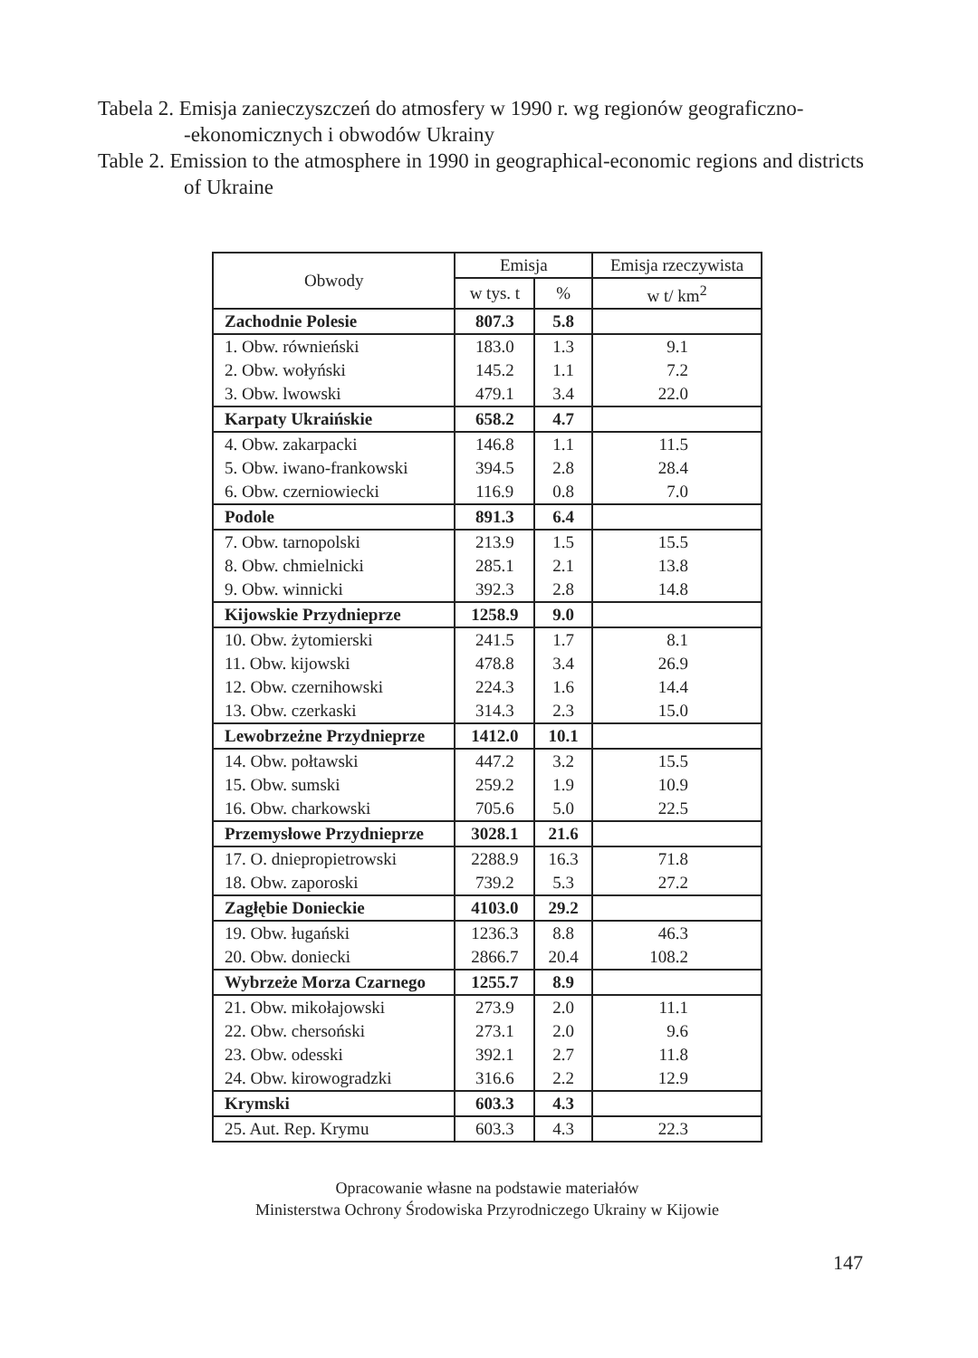Tabela 2. Emisja zanieczyszczeń do atmosfery w 1990 r. wg regionów geograficzno-
-ekonomicznych i obwodów Ukrainy
Table 2. Emission to the atmosphere in 1990 in geographical-economic regions and districts of Ukraine
| Obwody | Emisja | | Emisja rzeczywista |
| --- | --- | --- | --- |
| | w tys. t | % | w t/ km<sup>2</sup> |
| Zachodnie Polesie | 807.3 | 5.8 | |
| 1. Obw. równieński | 183.0 | 1.3 | 9.1 |
| 2. Obw. wołyński | 145.2 | 1.1 | 7.2 |
| 3. Obw. lwowski | 479.1 | 3.4 | 22.0 |
| Karpaty Ukraińskie | 658.2 | 4.7 | |
| 4. Obw. zakarpacki | 146.8 | 1.1 | 11.5 |
| 5. Obw. iwano-frankowski | 394.5 | 2.8 | 28.4 |
| 6. Obw. czerniowiecki | 116.9 | 0.8 | 7.0 |
| Podole | 891.3 | 6.4 | |
| 7. Obw. tarnopolski | 213.9 | 1.5 | 15.5 |
| 8. Obw. chmielnicki | 285.1 | 2.1 | 13.8 |
| 9. Obw. winnicki | 392.3 | 2.8 | 14.8 |
| Kijowskie Przydnieprze | 1258.9 | 9.0 | |
| 10. Obw. żytomierski | 241.5 | 1.7 | 8.1 |
| 11. Obw. kijowski | 478.8 | 3.4 | 26.9 |
| 12. Obw. czernihowski | 224.3 | 1.6 | 14.4 |
| 13. Obw. czerkaski | 314.3 | 2.3 | 15.0 |
| Lewobrzeżne Przydnieprze | 1412.0 | 10.1 | |
| 14. Obw. połtawski | 447.2 | 3.2 | 15.5 |
| 15. Obw. sumski | 259.2 | 1.9 | 10.9 |
| 16. Obw. charkowski | 705.6 | 5.0 | 22.5 |
| Przemysłowe Przydnieprze | 3028.1 | 21.6 | |
| 17. O. dniepropietrowski | 2288.9 | 16.3 | 71.8 |
| 18. Obw. zaporoski | 739.2 | 5.3 | 27.2 |
| Zagłębie Donieckie | 4103.0 | 29.2 | |
| 19. Obw. ługański | 1236.3 | 8.8 | 46.3 |
| 20. Obw. doniecki | 2866.7 | 20.4 | 108.2 |
| Wybrzeże Morza Czarnego | 1255.7 | 8.9 | |
| 21. Obw. mikołajowski | 273.9 | 2.0 | 11.1 |
| 22. Obw. chersoński | 273.1 | 2.0 | 9.6 |
| 23. Obw. odesski | 392.1 | 2.7 | 11.8 |
| 24. Obw. kirowogradzki | 316.6 | 2.2 | 12.9 |
| Krymski | 603.3 | 4.3 | |
| 25. Aut. Rep. Krymu | 603.3 | 4.3 | 22.3 |
Opracowanie własne na podstawie materiałów
Ministerstwa Ochrony Środowiska Przyrodniczego Ukrainy w Kijowie
147